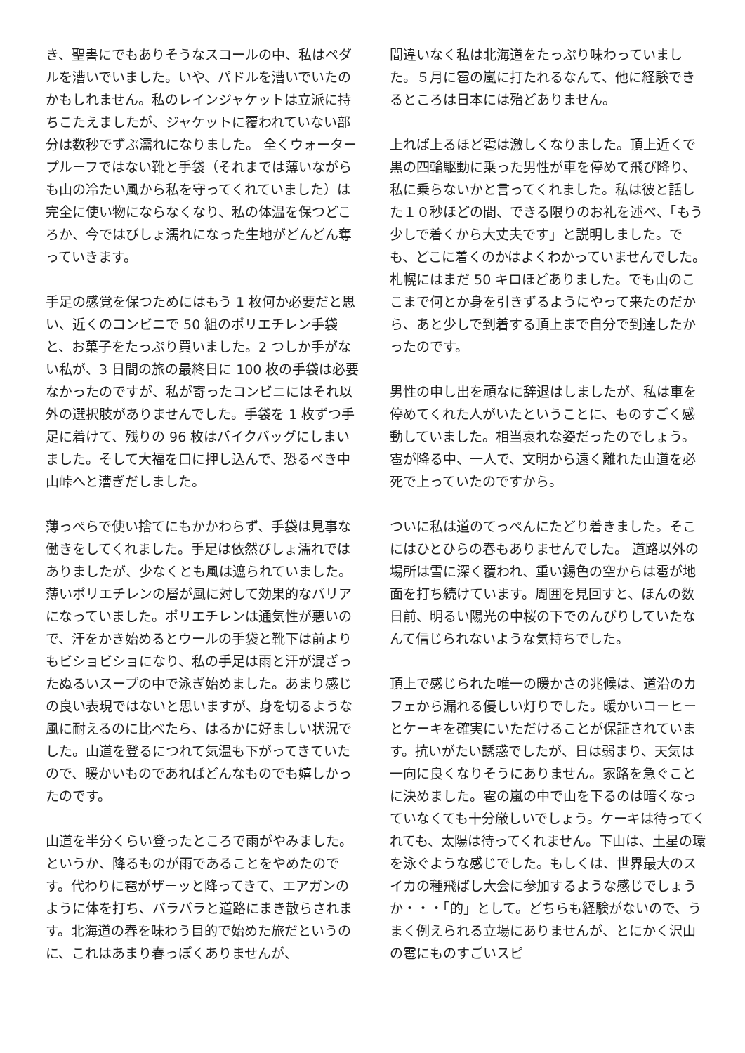き、聖書にでもありそうなスコールの中、私はペダルを漕いでいました。いや、パドルを漕いでいたのかもしれません。私のレインジャケットは立派に持ちこたえましたが、ジャケットに覆われていない部分は数秒でずぶ濡れになりました。 全くウォータープルーフではない靴と手袋（それまでは薄いながらも山の冷たい風から私を守ってくれていました）は完全に使い物にならなくなり、私の体温を保つどころか、今ではびしょ濡れになった生地がどんどん奪っていきます。
手足の感覚を保つためにはもう 1 枚何か必要だと思い、近くのコンビニで 50 組のポリエチレン手袋と、お菓子をたっぷり買いました。2 つしか手がない私が、3 日間の旅の最終日に 100 枚の手袋は必要なかったのですが、私が寄ったコンビニにはそれ以外の選択肢がありませんでした。手袋を 1 枚ずつ手足に着けて、残りの 96 枚はバイクバッグにしまいました。そして大福を口に押し込んで、恐るべき中山峠へと漕ぎだしました。
薄っぺらで使い捨てにもかかわらず、手袋は見事な働きをしてくれました。手足は依然びしょ濡れではありましたが、少なくとも風は遮られていました。薄いポリエチレンの層が風に対して効果的なバリアになっていました。ポリエチレンは通気性が悪いので、汗をかき始めるとウールの手袋と靴下は前よりもビショビショになり、私の手足は雨と汗が混ざったぬるいスープの中で泳ぎ始めました。あまり感じの良い表現ではないと思いますが、身を切るような風に耐えるのに比べたら、はるかに好ましい状況でした。山道を登るにつれて気温も下がってきていたので、暖かいものであればどんなものでも嬉しかったのです。
山道を半分くらい登ったところで雨がやみました。というか、降るものが雨であることをやめたのです。代わりに雹がザーッと降ってきて、エアガンのように体を打ち、バラバラと道路にまき散らされます。北海道の春を味わう目的で始めた旅だというのに、これはあまり春っぽくありませんが、
間違いなく私は北海道をたっぷり味わっていました。５月に雹の嵐に打たれるなんて、他に経験できるところは日本には殆どありません。
上れば上るほど雹は激しくなりました。頂上近くで黒の四輪駆動に乗った男性が車を停めて飛び降り、私に乗らないかと言ってくれました。私は彼と話した１０秒ほどの間、できる限りのお礼を述べ、「もう少しで着くから大丈夫です」と説明しました。でも、どこに着くのかはよくわかっていませんでした。札幌にはまだ 50 キロほどありました。でも山のここまで何とか身を引きずるようにやって来たのだから、あと少しで到着する頂上まで自分で到達したかったのです。
男性の申し出を頑なに辞退はしましたが、私は車を停めてくれた人がいたということに、ものすごく感動していました。相当哀れな姿だったのでしょう。雹が降る中、一人で、文明から遠く離れた山道を必死で上っていたのですから。
ついに私は道のてっぺんにたどり着きました。そこにはひとひらの春もありませんでした。 道路以外の場所は雪に深く覆われ、重い錫色の空からは雹が地面を打ち続けています。周囲を見回すと、ほんの数日前、明るい陽光の中桜の下でのんびりしていたなんて信じられないような気持ちでした。
頂上で感じられた唯一の暖かさの兆候は、道沿のカフェから漏れる優しい灯りでした。暖かいコーヒーとケーキを確実にいただけることが保証されています。抗いがたい誘惑でしたが、日は弱まり、天気は一向に良くなりそうにありません。家路を急ぐことに決めました。雹の嵐の中で山を下るのは暗くなっていなくても十分厳しいでしょう。ケーキは待ってくれても、太陽は待ってくれません。下山は、土星の環を泳ぐような感じでした。もしくは、世界最大のスイカの種飛ばし大会に参加するような感じでしょうか・・・「的」として。どちらも経験がないので、うまく例えられる立場にありませんが、とにかく沢山の雹にものすごいスピ